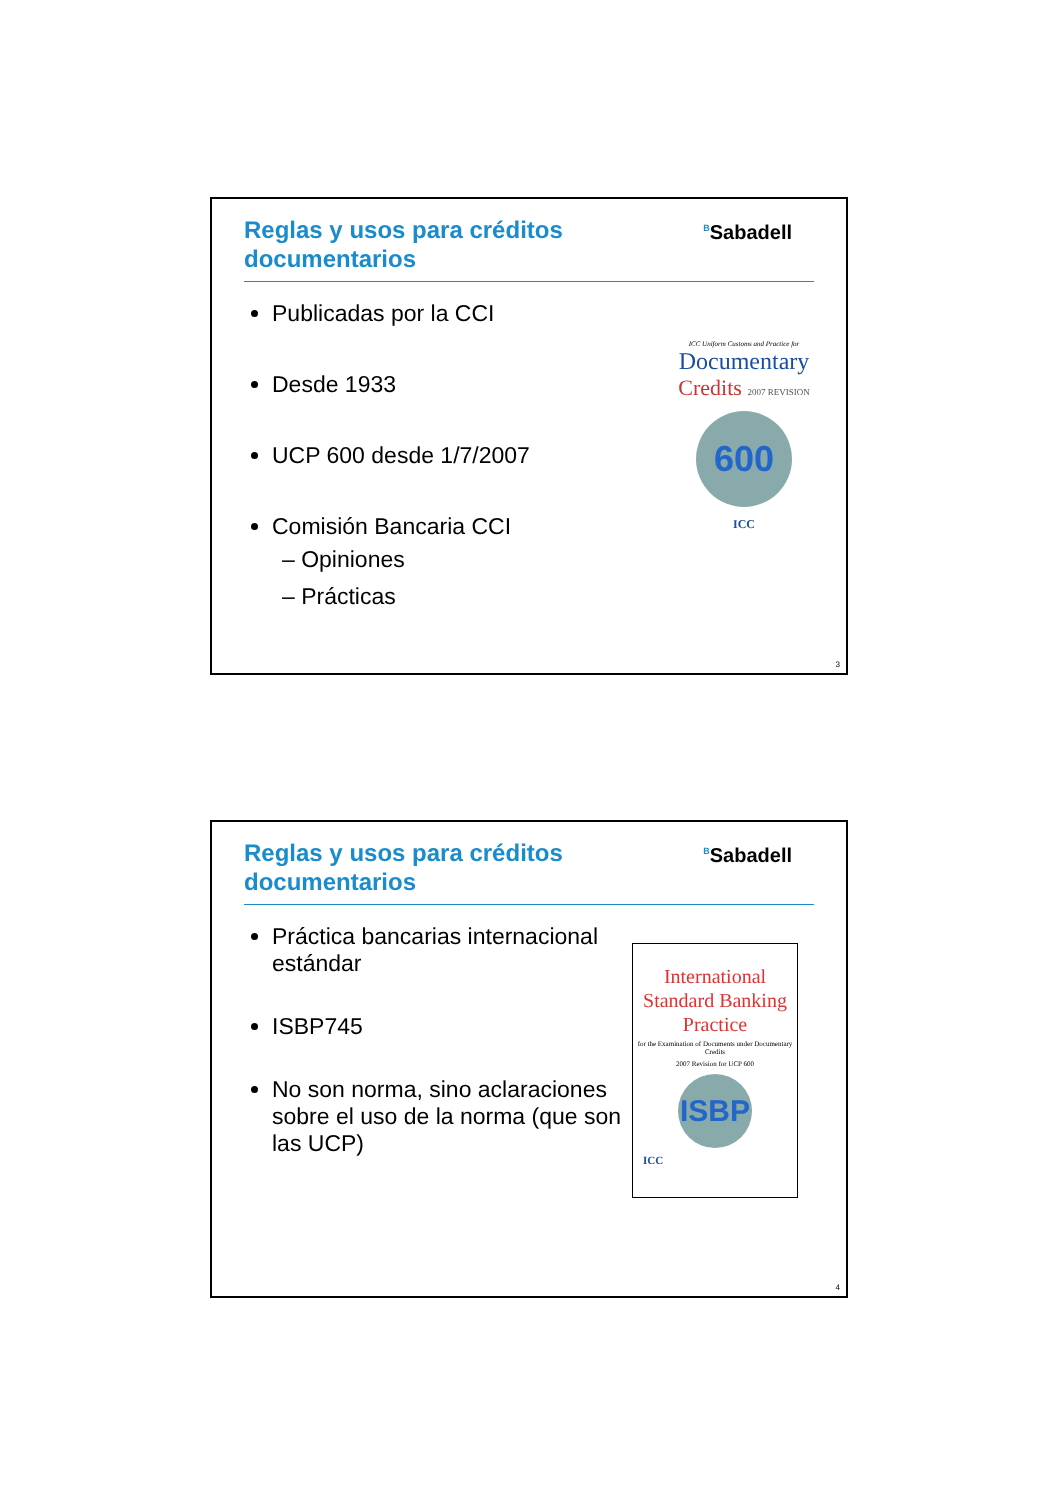Reglas y usos para créditos
documentarios
<sup>B</sup>Sabadell
Publicadas por la CCI
Desde 1933
UCP 600 desde 1/7/2007
Comisión Bancaria CCI
– Opiniones
– Prácticas
ICC Uniform Customs and Practice for
Documentary
Credits 2007 REVISION
600
ICC
3
Reglas y usos para créditos
documentarios
<sup>B</sup>Sabadell
Práctica bancarias internacional estándar
ISBP745
No son norma, sino aclaraciones sobre el uso de la norma (que son las UCP)
International Standard Banking Practice
for the Examination of Documents under Documentary Credits
2007 Revision for UCP 600
ISBP
ICC
4